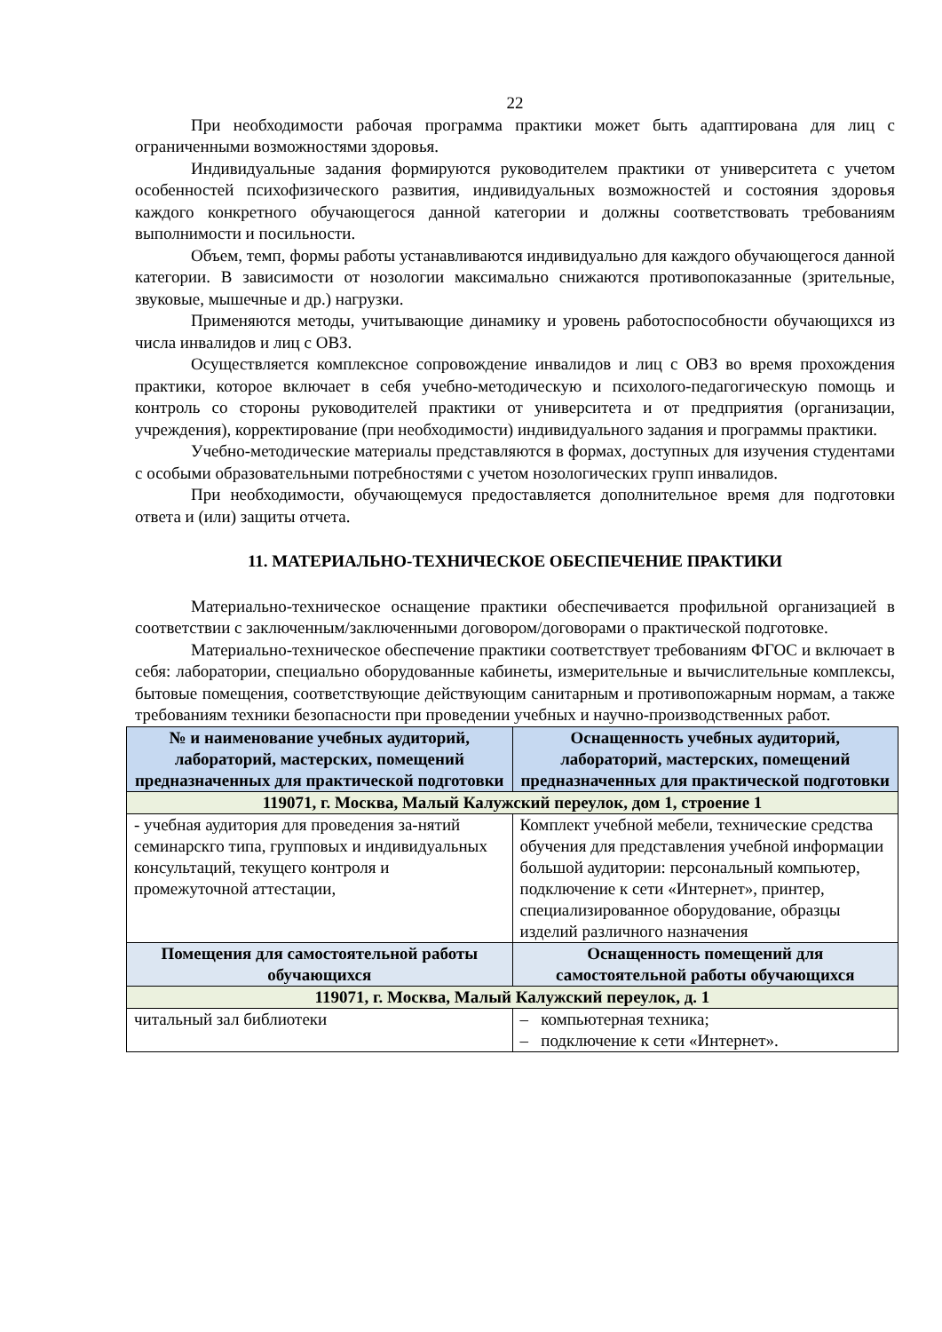22
При необходимости рабочая программа практики может быть адаптирована для лиц с ограниченными возможностями здоровья.
Индивидуальные задания формируются руководителем практики от университета с учетом особенностей психофизического развития, индивидуальных возможностей и состояния здоровья каждого конкретного обучающегося данной категории и должны соответствовать требованиям выполнимости и посильности.
Объем, темп, формы работы устанавливаются индивидуально для каждого обучающегося данной категории. В зависимости от нозологии максимально снижаются противопоказанные (зрительные, звуковые, мышечные и др.) нагрузки.
Применяются методы, учитывающие динамику и уровень работоспособности обучающихся из числа инвалидов и лиц с ОВЗ.
Осуществляется комплексное сопровождение инвалидов и лиц с ОВЗ во время прохождения практики, которое включает в себя учебно-методическую и психолого-педагогическую помощь и контроль со стороны руководителей практики от университета и от предприятия (организации, учреждения), корректирование (при необходимости) индивидуального задания и программы практики.
Учебно-методические материалы представляются в формах, доступных для изучения студентами с особыми образовательными потребностями с учетом нозологических групп инвалидов.
При необходимости, обучающемуся предоставляется дополнительное время для подготовки ответа и (или) защиты отчета.
11. МАТЕРИАЛЬНО-ТЕХНИЧЕСКОЕ ОБЕСПЕЧЕНИЕ ПРАКТИКИ
Материально-техническое оснащение практики обеспечивается профильной организацией в соответствии с заключенным/заключенными договором/договорами о практической подготовке.
Материально-техническое обеспечение практики соответствует требованиям ФГОС и включает в себя: лаборатории, специально оборудованные кабинеты, измерительные и вычислительные комплексы, бытовые помещения, соответствующие действующим санитарным и противопожарным нормам, а также требованиям техники безопасности при проведении учебных и научно-производственных работ.
| № и наименование учебных аудиторий, лабораторий, мастерских, помещений предназначенных для практической подготовки | Оснащенность учебных аудиторий, лабораторий, мастерских, помещений предназначенных для практической подготовки |
| --- | --- |
| 119071, г. Москва, Малый Калужский переулок, дом 1, строение 1 | |
| - учебная аудитория для проведения за-нятий семинарскго типа, групповых и индивидуальных консультаций, текущего контроля и промежуточной аттестации, | Комплект учебной мебели, технические средства обучения для представления учебной информации большой аудитории: персональный компьютер, подключение к сети «Интернет», принтер, специализированное оборудование, образцы изделий различного назначения |
| Помещения для самостоятельной работы обучающихся | Оснащенность помещений для самостоятельной работы обучающихся |
| 119071, г. Москва, Малый Калужский переулок, д. 1 | |
| читальный зал библиотеки | – компьютерная техника; – подключение к сети «Интернет». |